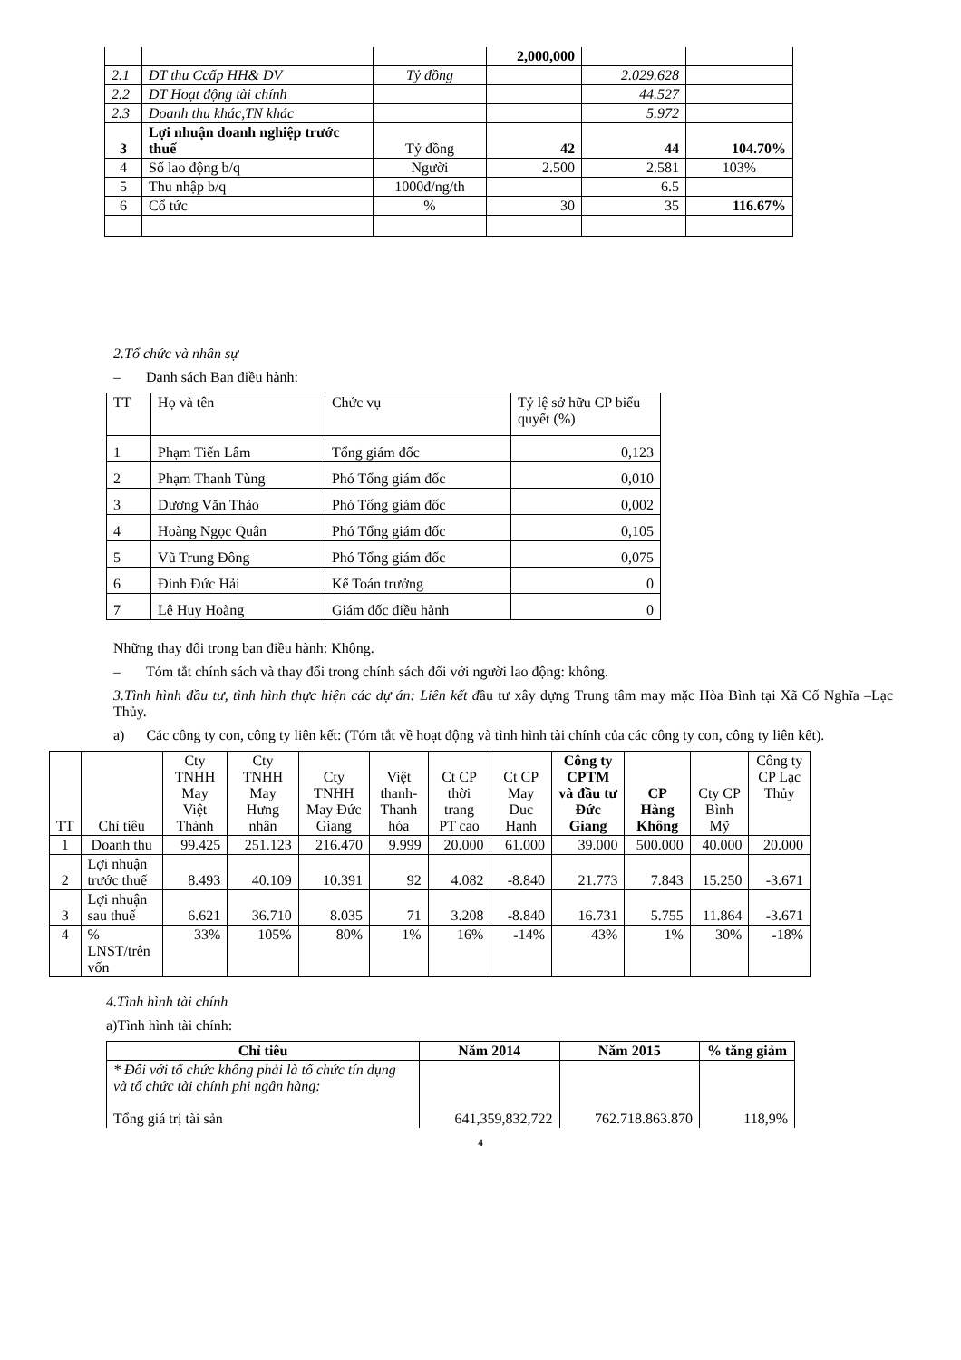| | | | 2,000,000 | | |
| 2.1 | DT thu Ccấp HH& DV | Tỷ đồng | | 2.029.628 | |
| 2.2 | DT Hoạt động tài chính | | | 44.527 | |
| 2.3 | Doanh thu khác,TN khác | | | 5.972 | |
| 3 | Lợi nhuận doanh nghiệp trước thuế | Tỷ đồng | 42 | 44 | 104.70% |
| 4 | Số lao động b/q | Người | 2.500 | 2.581 | 103% |
| 5 | Thu nhập b/q | 1000đ/ng/th | | 6.5 | |
| 6 | Cổ tức | % | 30 | 35 | 116.67% |
2.Tổ chức và nhân sự
– Danh sách Ban điều hành:
| TT | Họ và tên | Chức vụ | Tỷ lệ sở hữu CP biểu quyết (%) |
| 1 | Phạm Tiến Lâm | Tổng giám đốc | 0,123 |
| 2 | Phạm Thanh Tùng | Phó Tổng giám đốc | 0,010 |
| 3 | Dương Văn Thảo | Phó Tổng giám đốc | 0,002 |
| 4 | Hoàng Ngọc Quân | Phó Tổng giám đốc | 0,105 |
| 5 | Vũ Trung Đông | Phó Tổng giám đốc | 0,075 |
| 6 | Đinh Đức Hải | Kế Toán trưởng | 0 |
| 7 | Lê Huy Hoàng | Giám đốc điều hành | 0 |
Những thay đổi trong ban điều hành: Không.
– Tóm tắt chính sách và thay đổi trong chính sách đối với người lao động: không.
3.Tình hình đầu tư, tình hình thực hiện các dự án: Liên kết đầu tư xây dựng Trung tâm may mặc Hòa Bình tại Xã Cố Nghĩa –Lạc Thủy.
a) Các công ty con, công ty liên kết: (Tóm tắt về hoạt động và tình hình tài chính của các công ty con, công ty liên kết).
| TT | Chỉ tiêu | Cty TNHH May Việt Thành | Cty TNHH May Hưng nhân | Cty TNHH May Đức Giang | Việt thanh-Thanh hóa | Ct CP thời trang PT cao | Ct CP May Duc Hạnh | Công ty CPTM và đầu tư Đức Giang | CP Hàng Không | Cty CP Bình Mỹ | Công ty CP Lạc Thủy |
| 1 | Doanh thu | 99.425 | 251.123 | 216.470 | 9.999 | 20.000 | 61.000 | 39.000 | 500.000 | 40.000 | 20.000 |
| 2 | Lợi nhuận trước thuế | 8.493 | 40.109 | 10.391 | 92 | 4.082 | -8.840 | 21.773 | 7.843 | 15.250 | -3.671 |
| 3 | Lợi nhuận sau thuế | 6.621 | 36.710 | 8.035 | 71 | 3.208 | -8.840 | 16.731 | 5.755 | 11.864 | -3.671 |
| 4 | % LNST/trên vốn | 33% | 105% | 80% | 1% | 16% | -14% | 43% | 1% | 30% | -18% |
4.Tình hình tài chính
a)Tình hình tài chính:
| Chỉ tiêu | Năm 2014 | Năm 2015 | % tăng giảm |
| --- | --- | --- | --- |
| * Đối với tổ chức không phải là tổ chức tín dụng và tổ chức tài chính phi ngân hàng: Tổng giá trị tài sản | 641,359,832,722 | 762.718.863.870 | 118,9% |
4